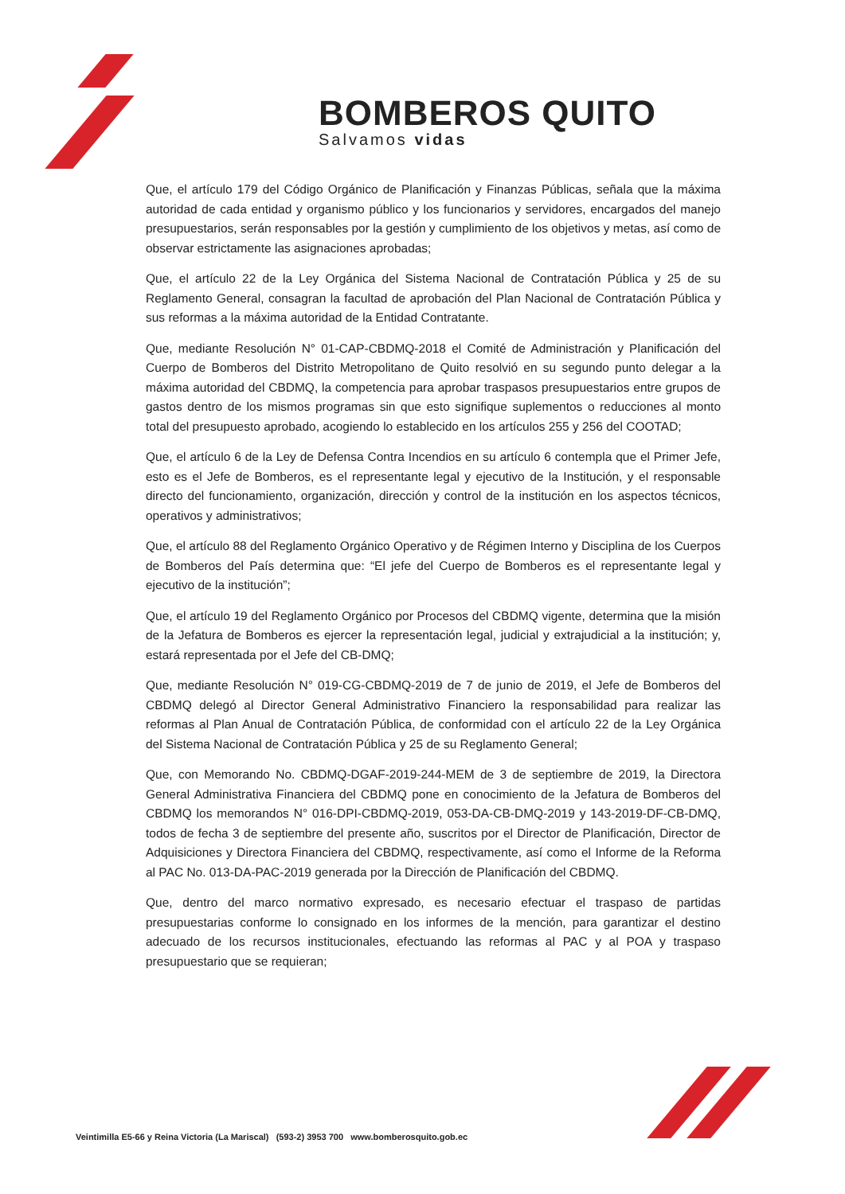BOMBEROS QUITO
Salvamos vidas
Que, el artículo 179 del Código Orgánico de Planificación y Finanzas Públicas, señala que la máxima autoridad de cada entidad y organismo público y los funcionarios y servidores, encargados del manejo presupuestarios, serán responsables por la gestión y cumplimiento de los objetivos y metas, así como de observar estrictamente las asignaciones aprobadas;
Que, el artículo 22 de la Ley Orgánica del Sistema Nacional de Contratación Pública y 25 de su Reglamento General, consagran la facultad de aprobación del Plan Nacional de Contratación Pública y sus reformas a la máxima autoridad de la Entidad Contratante.
Que, mediante Resolución N° 01-CAP-CBDMQ-2018 el Comité de Administración y Planificación del Cuerpo de Bomberos del Distrito Metropolitano de Quito resolvió en su segundo punto delegar a la máxima autoridad del CBDMQ, la competencia para aprobar traspasos presupuestarios entre grupos de gastos dentro de los mismos programas sin que esto signifique suplementos o reducciones al monto total del presupuesto aprobado, acogiendo lo establecido en los artículos 255 y 256 del COOTAD;
Que, el artículo 6 de la Ley de Defensa Contra Incendios en su artículo 6 contempla que el Primer Jefe, esto es el Jefe de Bomberos, es el representante legal y ejecutivo de la Institución, y el responsable directo del funcionamiento, organización, dirección y control de la institución en los aspectos técnicos, operativos y administrativos;
Que, el artículo 88 del Reglamento Orgánico Operativo y de Régimen Interno y Disciplina de los Cuerpos de Bomberos del País determina que: “El jefe del Cuerpo de Bomberos es el representante legal y ejecutivo de la institución”;
Que, el artículo 19 del Reglamento Orgánico por Procesos del CBDMQ vigente, determina que la misión de la Jefatura de Bomberos es ejercer la representación legal, judicial y extrajudicial a la institución; y, estará representada por el Jefe del CB-DMQ;
Que, mediante Resolución N° 019-CG-CBDMQ-2019 de 7 de junio de 2019, el Jefe de Bomberos del CBDMQ delegó al Director General Administrativo Financiero la responsabilidad para realizar las reformas al Plan Anual de Contratación Pública, de conformidad con el artículo 22 de la Ley Orgánica del Sistema Nacional de Contratación Pública y 25 de su Reglamento General;
Que, con Memorando No. CBDMQ-DGAF-2019-244-MEM de 3 de septiembre de 2019, la Directora General Administrativa Financiera del CBDMQ pone en conocimiento de la Jefatura de Bomberos del CBDMQ los memorandos N° 016-DPI-CBDMQ-2019, 053-DA-CB-DMQ-2019 y 143-2019-DF-CB-DMQ, todos de fecha 3 de septiembre del presente año, suscritos por el Director de Planificación, Director de Adquisiciones y Directora Financiera del CBDMQ, respectivamente, así como el Informe de la Reforma al PAC No. 013-DA-PAC-2019 generada por la Dirección de Planificación del CBDMQ.
Que, dentro del marco normativo expresado, es necesario efectuar el traspaso de partidas presupuestarias conforme lo consignado en los informes de la mención, para garantizar el destino adecuado de los recursos institucionales, efectuando las reformas al PAC y al POA y traspaso presupuestario que se requieran;
Veintimilla E5-66 y Reina Victoria (La Mariscal) (593-2) 3953 700 www.bomberosquito.gob.ec